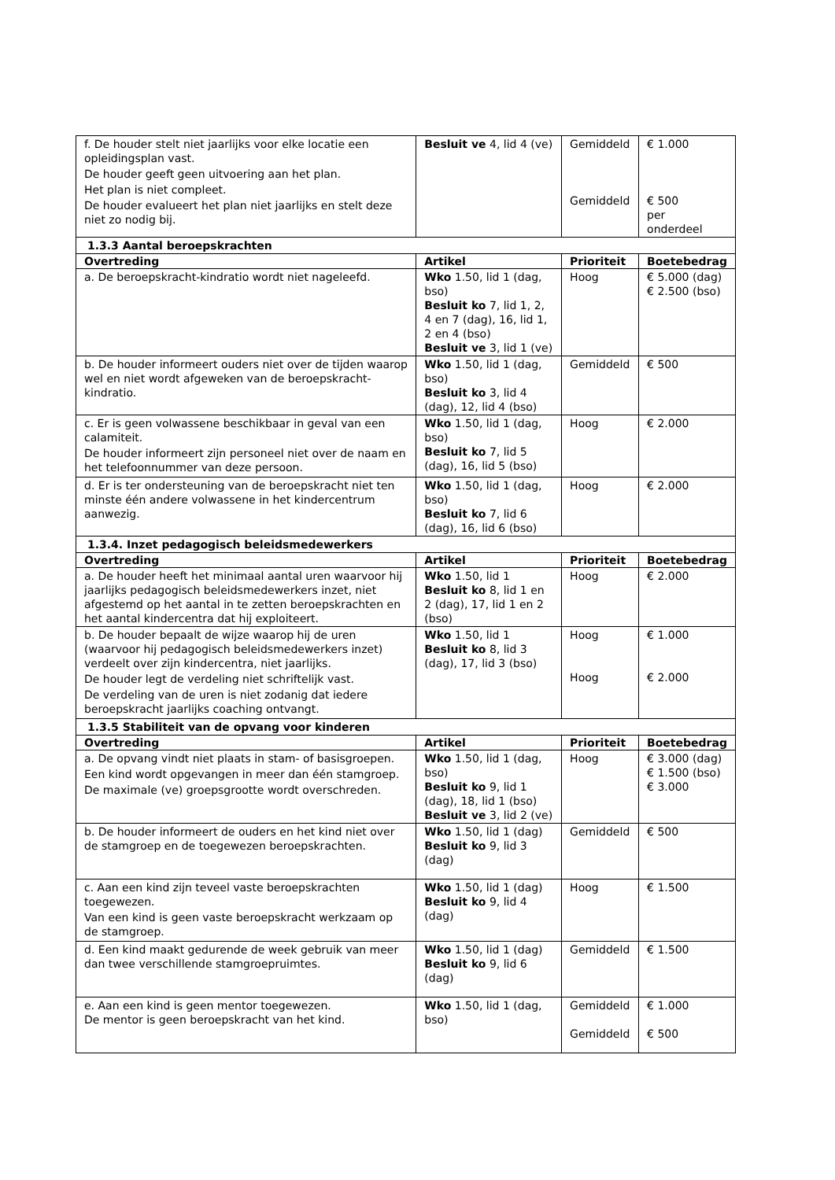| f. De houder stelt niet jaarlijks voor elke locatie een opleidingsplan vast. De houder geeft geen uitvoering aan het plan. Het plan is niet compleet. De houder evalueert het plan niet jaarlijks en stelt deze niet zo nodig bij. | Besluit ve 4, lid 4 (ve) | Gemiddeld Gemiddeld | € 1.000 € 500 per onderdeel |
| 1.3.3 Aantal beroepskrachten | | | |
| Overtreding | Artikel | Prioriteit | Boetebedrag |
| a. De beroepskracht-kindratio wordt niet nageleefd. | Wko 1.50, lid 1 (dag, bso) Besluit ko 7, lid 1, 2, 4 en 7 (dag), 16, lid 1, 2 en 4 (bso) Besluit ve 3, lid 1 (ve) | Hoog | € 5.000 (dag) € 2.500 (bso) |
| b. De houder informeert ouders niet over de tijden waarop wel en niet wordt afgeweken van de beroepskracht-kindratio. | Wko 1.50, lid 1 (dag, bso) Besluit ko 3, lid 4 (dag), 12, lid 4 (bso) | Gemiddeld | € 500 |
| c. Er is geen volwassene beschikbaar in geval van een calamiteit. De houder informeert zijn personeel niet over de naam en het telefoonnummer van deze persoon. | Wko 1.50, lid 1 (dag, bso) Besluit ko 7, lid 5 (dag), 16, lid 5 (bso) | Hoog | € 2.000 |
| d. Er is ter ondersteuning van de beroepskracht niet ten minste één andere volwassene in het kindercentrum aanwezig. | Wko 1.50, lid 1 (dag, bso) Besluit ko 7, lid 6 (dag), 16, lid 6 (bso) | Hoog | € 2.000 |
| 1.3.4. Inzet pedagogisch beleidsmedewerkers | | | |
| Overtreding | Artikel | Prioriteit | Boetebedrag |
| a. De houder heeft het minimaal aantal uren waarvoor hij jaarlijks pedagogisch beleidsmedewerkers inzet, niet afgestemd op het aantal in te zetten beroepskrachten en het aantal kindercentra dat hij exploiteert. | Wko 1.50, lid 1 Besluit ko 8, lid 1 en 2 (dag), 17, lid 1 en 2 (bso) | Hoog | € 2.000 |
| b. De houder bepaalt de wijze waarop hij de uren (waarvoor hij pedagogisch beleidsmedewerkers inzet) verdeelt over zijn kindercentra, niet jaarlijks. De houder legt de verdeling niet schriftelijk vast. De verdeling van de uren is niet zodanig dat iedere beroepskracht jaarlijks coaching ontvangt. | Wko 1.50, lid 1 Besluit ko 8, lid 3 (dag), 17, lid 3 (bso) | Hoog Hoog | € 1.000 € 2.000 |
| 1.3.5 Stabiliteit van de opvang voor kinderen | | | |
| Overtreding | Artikel | Prioriteit | Boetebedrag |
| a. De opvang vindt niet plaats in stam- of basisgroepen. Een kind wordt opgevangen in meer dan één stamgroep. De maximale (ve) groepsgrootte wordt overschreden. | Wko 1.50, lid 1 (dag, bso) Besluit ko 9, lid 1 (dag), 18, lid 1 (bso) Besluit ve 3, lid 2 (ve) | Hoog | € 3.000 (dag) € 1.500 (bso) € 3.000 |
| b. De houder informeert de ouders en het kind niet over de stamgroep en de toegewezen beroepskrachten. | Wko 1.50, lid 1 (dag) Besluit ko 9, lid 3 (dag) | Gemiddeld | € 500 |
| c. Aan een kind zijn teveel vaste beroepskrachten toegewezen. Van een kind is geen vaste beroepskracht werkzaam op de stamgroep. | Wko 1.50, lid 1 (dag) Besluit ko 9, lid 4 (dag) | Hoog | € 1.500 |
| d. Een kind maakt gedurende de week gebruik van meer dan twee verschillende stamgroepruimtes. | Wko 1.50, lid 1 (dag) Besluit ko 9, lid 6 (dag) | Gemiddeld | € 1.500 |
| e. Aan een kind is geen mentor toegewezen. De mentor is geen beroepskracht van het kind. | Wko 1.50, lid 1 (dag, bso) | Gemiddeld Gemiddeld | € 1.000 € 500 |